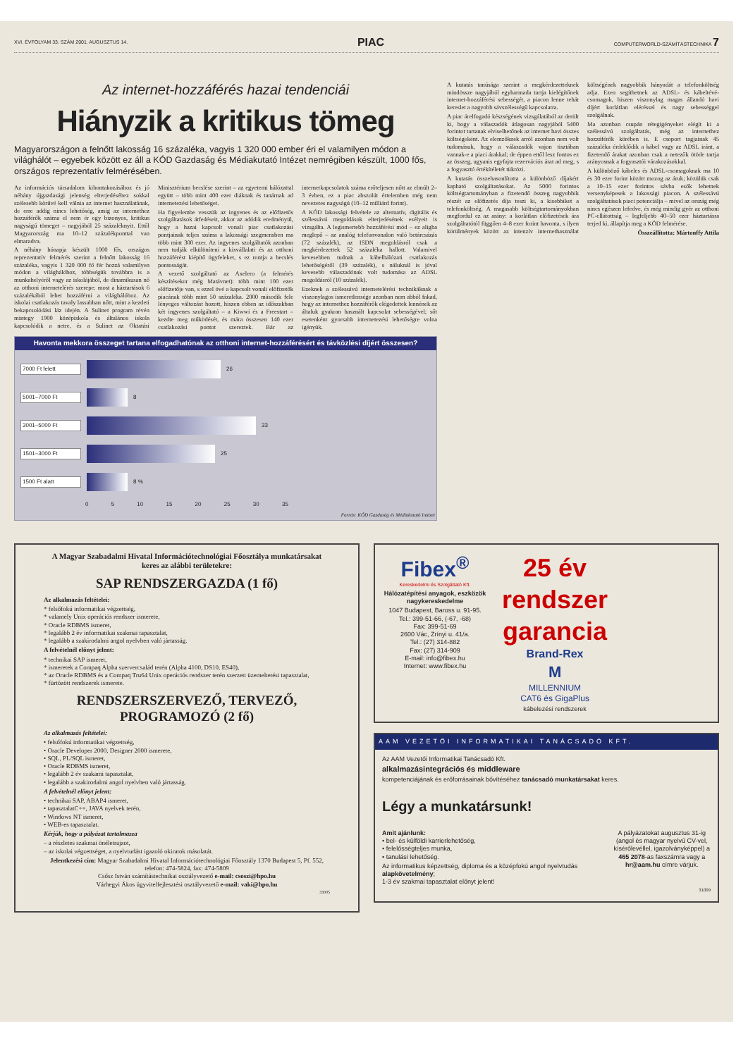XVI. ÉVFOLYAM 33. SZÁM 2001. AUGUSZTUS 14. PIAC COMPUTERWORLD-SZÁMÍTÁSTECHNIKA 7
Az internet-hozzáférés hazai tendenciái
Hiányzik a kritikus tömeg
Magyarországon a felnőtt lakosság 16 százaléka, vagyis 1 320 000 ember éri el valamilyen módon a világhálót – egyebek között ez áll a KÓD Gazdaság és Médiakutató Intézet nemrégiben készült, 1000 fős, országos reprezentatív felmérésében.
Az információs társadalom kibontakozásához és jó néhány újgazdasági jelenség elterjedéséhez sokkal szélesebb körűvé kell válnia az internet használatának, de erre addig nincs lehetőség, amíg az internethez hozzáférők száma el nem ér egy bizonyos, kritikus nagyságú tömeget – nagyjából 25 százaléknyit. Ettől Magyarország ma 10–12 százalékponttal van elmaradva.
A néhány hónapja készült 1000 fős, országos reprezentatív felmérés szerint a felnőtt lakosság 16 százaléka, vagyis 1 320 000 fő fér hozzá valamilyen módon a világhálóhoz, többségük továbbra is a munkahelyéről vagy az iskolájából, de dinamikusan nő az otthoni internetelérés szerepe: most a háztartások 6 százalékából lehet hozzáférni a világhálóhoz. Az iskolai csatlakozás tavaly lassabban nőtt, mint a kezdeti bekapcsolódási láz idején. A Sulinet program révén mintegy 1900 középiskola és általános iskola kapcsolódik a netre, és a Sulinet az Oktatási Minisztérium becslése szerint – az egyetemi hálózattal együtt – több mint 400 ezer diáknak és tanárnak ad internetezési lehetőséget.
Ha figyelembe vesszük az ingyenes és az előfizetős szolgáltatások átfedéseit, akkor az adódik eredményül, hogy a hazai kapcsolt vonali piac csatlakozási pontjainak teljes száma a lakossági szegmensben ma több mint 300 ezer. Az ingyenes szolgáltatók azonban nem tudják elkülöníteni a kisvállalati és az otthoni hozzáférést kiépítő ügyfeleket, s ez rontja a becslés pontosságát.
A vezető szolgáltató az Axelero (a felmérés készítésekor még Matávnet): több mint 100 ezer előfizetője van, s ezzel övé a kapcsolt vonali előfizetők piacának több mint 50 százaléka. 2000 második fele lényeges változást hozott, hiszen ebben az időszakban két ingyenes szolgáltató – a Kiwwi és a Freestart – kezdte meg működését, és mára összesen 140 ezer csatlakozási pontot szereztek. Bár az internetkapcsolatok száma erőteljesen nőtt az elmúlt 2–3 évben, ez a piac abszolút értelemben még nem nevezetes nagyságú (10–12 milliárd forint).
A KÓD lakossági felvétele az alternatív, digitális és szélessávú megoldások elterjedésének esélyeit is vizsgálta. A legismertebb hozzáférési mód – ez aligha meglepő – az analóg telefonvonalon való betárcsázás (72 százalék), az ISDN megoldásról csak a megkérdezettek 52 százaléka hallott. Valamivel kevesebben tudnak a kábelhálózati csatlakozás lehetőségéről (39 százalék), s náluknál is jóval kevesebb válaszadónak volt tudomása az ADSL megoldásról (10 százalék).
Ezeknek a szélessávú internetelérési technikáknak a viszonylagos ismeretlensége azonban nem abból fakad, hogy az internethez hozzáférők elégedettek lennének az általuk gyakran használt kapcsolat sebességével; sőt esetenként gyorsabb internetezési lehetőségre volna igényük.
Havonta mekkora összeget tartana elfogadhatónak az otthoni internet-hozzáférésért és távközlési díjért összesen?
7000 Ft felett
26
5001–7000 Ft
8
3001–5000 Ft
33
1501–3000 Ft
25
1500 Ft alatt
8 %
0 5 10 15 20 25 30 35
Forrás: KÓD Gazdaság és Médiakutató Intézet
A kutatás tanúsága szerint a megkérdezetteknek mindössze nagyjából egyharmada tartja kielégítőnek internet-hozzáférési sebességét, a piacon lenne tehát kereslet a nagyobb sávszélességű kapcsolatra.
A piac árelfogadó készségének vizsgálatából az derült ki, hogy a válaszadók átlagosan nagyjából 5400 forintot tartanak elviselhetőnek az internet havi összes költségeként. Az elemzőknek arról azonban nem volt tudomásuk, hogy a válaszadók vajon tisztában vannak-e a piaci árakkal; de éppen ettől lesz fontos ez az összeg, ugyanis egyfajta rezervációs árat ad meg, s a fogyasztó értékítéletét tükrözi.
A kutatás összehasonlította a különböző díjakért kapható szolgáltatásokat. Az 5000 forintos költségtartományban a fizetendő összeg nagyobbik részét az előfizetés díja teszi ki, a kisebbiket a telefonköltség. A magasabb költségtartományokban megfordul ez az arány: a korlátlan előfizetések ára szolgáltatótól függően 4–8 ezer forint havonta, s ilyen körülmények között az intenzív internethasználat költségének nagyobbik hányadát a telefonköltség adja. Ezen segíthetnek az ADSL- és kábeltévé-csomagok, hiszen viszonylag magas állandó havi díjért korlátlan eléréssel és nagy sebességgel szolgálnak.
Ma azonban csupán rétegigényeket elégít ki a szélessávú szolgáltatás, még az internethez hozzáférők körében is. E csoport tagjainak 45 százaléka érdeklődik a kábel vagy az ADSL iránt, a fizetendő árakat azonban csak a netezők ötöde tartja arányosnak a fogyasztói várakozásokkal.
A különböző kábeles és ADSL-csomagoknak ma 10 és 30 ezer forint között mozog az áruk; közülük csak a 10–15 ezer forintos sávba esők lehetnek versenyképesek a lakossági piacon. A szélessávú szolgáltatások piaci potenciálja – mivel az ország még nincs egészen lefedve, és még mindig gyér az otthoni PC-ellátottság – legfeljebb 40–50 ezer háztartásra terjed ki, állapítja meg a KÓD felmérése.
Összeállította: Mártonffy Attila
A Magyar Szabadalmi Hivatal Információtechnológiai Főosztálya munkatársakat keres az alábbi területekre:
SAP RENDSZERGAZDA (1 fő)
Az alkalmazás feltételei:
* felsőfokú informatikai végzettség,
* valamely Unix operációs rendszer ismerete,
* Oracle RDBMS ismeret,
* legalább 2 év informatikai szakmai tapasztalat,
* legalább a szakirodalmi angol nyelvben való jártasság.
A felvételnél előnyt jelent:
* technikai SAP ismeret,
* ismeretek a Compaq Alpha szervercsalád terén (Alpha 4100, DS10, ES40),
* az Oracle RDBMS és a Compaq Tru64 Unix operációs rendszer terén szerzett üzemeltetési tapasztalat,
* fürtözött rendszerek ismerete.
RENDSZERSZERVEZŐ, TERVEZŐ, PROGRAMOZÓ (2 fő)
Az alkalmazás feltételei:
• felsőfokú informatikai végzettség,
• Oracle Developer 2000, Designer 2000 ismerete,
• SQL, PL/SQL ismeret,
• Oracle RDBMS ismeret,
• legalább 2 év szakami tapasztalat,
• legalább a szakirodalmi angol nyelvben való jártasság.
A felvételnél előnyt jelent:
• technikai SAP, ABAP4 ismeret,
• tapasztalatC++, JAVA nyelvek terén,
• Windows NT ismeret,
• WEB-es tapasztalat.
Kérjük, hogy a pályázat tartalmazza
– a részletes szakmai önéletrajzot,
– az iskolai végzettséget, a nyelvtudást igazoló okiratok másolatát.
Jelentkezési cím: Magyar Szabadalmi Hivatal Információtechnológiai Főosztály 1370 Budapest 5, Pf. 552, telefon: 474-5824, fax: 474-5809
Csősz István számítástechnikai osztályvezető e-mail: csoszi@hpo.hu
Várhegyi Ákos ügyvitelfejlesztési osztályvezető e-mail: vaki@hpo.hu
33005
Fibex<sup>®</sup>
Kereskedelmi és Szolgáltató Kft.
Hálózatépítési anyagok, eszközök nagykereskedelme
1047 Budapest, Baross u. 91-95.
Tel.: 399-51-66, (-67, -68)
Fax: 399-51-69
2600 Vác, Zrínyi u. 41/a.
Tel.: (27) 314-882
Fax: (27) 314-909
E-mail: info@fibex.hu
Internet: www.fibex.hu
25 év
rendszer
garancia
Brand-Rex
M
MILLENNIUM
CAT6 és GigaPlus
kábelezési rendszerek
AAM VEZETŐI INFORMATIKAI TANÁCSADÓ KFT.
Az AAM Vezetői Informatikai Tanácsadó Kft.
alkalmazásintegrációs és middleware
kompetenciájának és erőforrásainak bővítéséhez tanácsadó munkatársakat keres.
Légy a munkatársunk!
Amit ajánlunk:
• bel- és külföldi karrierlehetőség,
• felelősségteljes munka,
• tanulási lehetőség.
Az informatikus képzettség, diploma és a középfokú angol nyelvtudás alapkövetelmény;
1-3 év szakmai tapasztalat előnyt jelent!
A pályázatokat augusztus 31-ig (angol és magyar nyelvű CV-vel, kísérőlevéllel, igazolványképpel) a 465 2078-as faxszámra vagy a hr@aam.hu címre várjuk.
31009